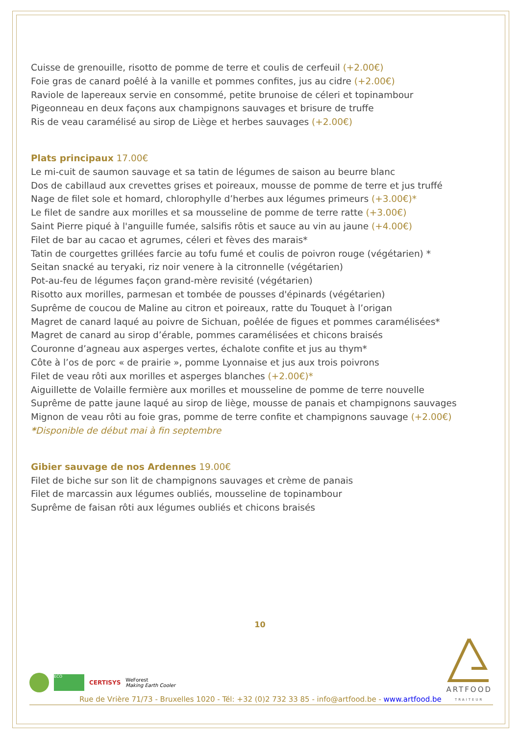Cuisse de grenouille, risotto de pomme de terre et coulis de cerfeuil (+2.00€)
Foie gras de canard poêlé à la vanille et pommes confites, jus au cidre (+2.00€)
Raviole de lapereaux servie en consommé, petite brunoise de céleri et topinambour
Pigeonneau en deux façons aux champignons sauvages et brisure de truffe
Ris de veau caramélisé au sirop de Liège et herbes sauvages (+2.00€)
Plats principaux
17.00€
Le mi-cuit de saumon sauvage et sa tatin de légumes de saison au beurre blanc
Dos de cabillaud aux crevettes grises et poireaux, mousse de pomme de terre et jus truffé
Nage de filet sole et homard, chlorophylle d’herbes aux légumes primeurs (+3.00€)*
Le filet de sandre aux morilles et sa mousseline de pomme de terre ratte (+3.00€)
Saint Pierre piqué à l'anguille fumée, salsifis rôtis et sauce au vin au jaune (+4.00€)
Filet de bar au cacao et agrumes, céleri et fèves des marais*
Tatin de courgettes grillées farcie au tofu fumé et coulis de poivron rouge (végétarien) *
Seitan snacké au teryaki, riz noir venere à la citronnelle (végétarien)
Pot-au-feu de légumes façon grand-mère revisité (végétarien)
Risotto aux morilles, parmesan et tombée de pousses d'épinards (végétarien)
Suprême de coucou de Maline au citron et poireaux, ratte du Touquet à l’origan
Magret de canard laqué au poivre de Sichuan, poêlée de figues et pommes caramélisées*
Magret de canard au sirop d’érable, pommes caramélisées et chicons braisés
Couronne d’agneau aux asperges vertes, échalote confite et jus au thym*
Côte à l’os de porc « de prairie », pomme Lyonnaise et jus aux trois poivrons
Filet de veau rôti aux morilles et asperges blanches (+2.00€)*
Aiguillette de Volaille fermière aux morilles et mousseline de pomme de terre nouvelle
Suprême de patte jaune laqué au sirop de liège, mousse de panais et champignons sauvages
Mignon de veau rôti au foie gras, pomme de terre confite et champignons sauvage (+2.00€)
*Disponible de début mai à fin septembre
Gibier sauvage de nos Ardennes
19.00€
Filet de biche sur son lit de champignons sauvages et crème de panais
Filet de marcassin aux légumes oubliés, mousseline de topinambour
Suprême de faisan rôti aux légumes oubliés et chicons braisés
10
ECO CERTISYS WeForest
Making Earth Cooler
Rue de Vrière 71/73 - Bruxelles 1020 - Tél: +32 (0)2 732 33 85 - info@artfood.be - www.artfood.be
ARTFOOD
TRAITEUR